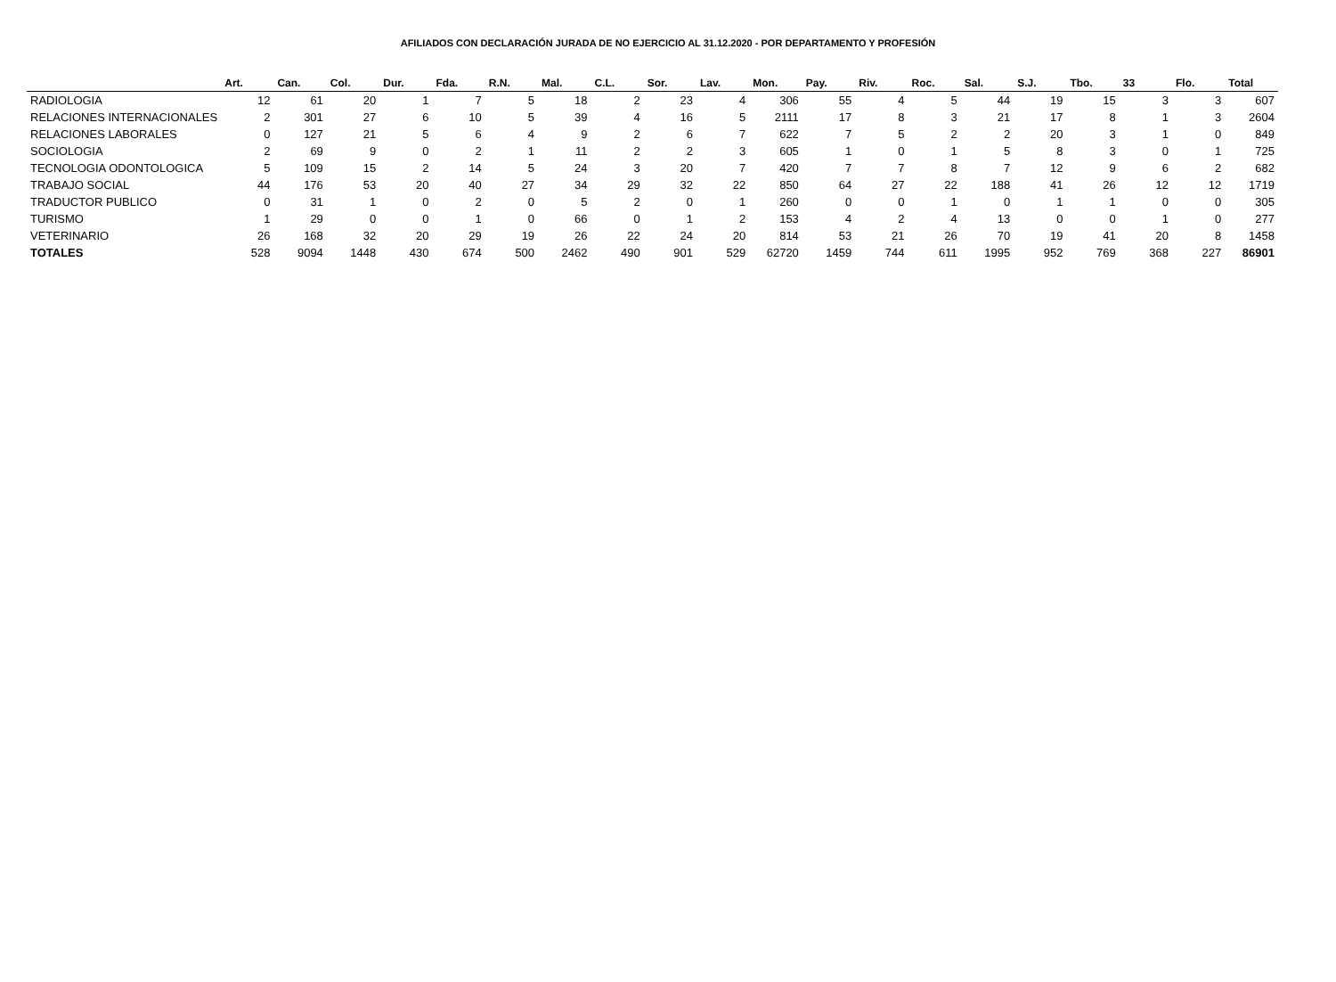AFILIADOS CON DECLARACIÓN JURADA DE NO EJERCICIO AL 31.12.2020 - POR DEPARTAMENTO Y PROFESIÓN
| | Art. | Can. | Col. | Dur. | Fda. | R.N. | Mal. | C.L. | Sor. | Lav. | Mon. | Pay. | Riv. | Roc. | Sal. | S.J. | Tbo. | 33 | Flo. | Total |
| --- | --- | --- | --- | --- | --- | --- | --- | --- | --- | --- | --- | --- | --- | --- | --- | --- | --- | --- | --- | --- |
| RADIOLOGIA | 12 | 61 | 20 | 1 | 7 | 5 | 18 | 2 | 23 | 4 | 306 | 55 | 4 | 5 | 44 | 19 | 15 | 3 | 3 | 607 |
| RELACIONES INTERNACIONALES | 2 | 301 | 27 | 6 | 10 | 5 | 39 | 4 | 16 | 5 | 2111 | 17 | 8 | 3 | 21 | 17 | 8 | 1 | 3 | 2604 |
| RELACIONES LABORALES | 0 | 127 | 21 | 5 | 6 | 4 | 9 | 2 | 6 | 7 | 622 | 7 | 5 | 2 | 2 | 20 | 3 | 1 | 0 | 849 |
| SOCIOLOGIA | 2 | 69 | 9 | 0 | 2 | 1 | 11 | 2 | 2 | 3 | 605 | 1 | 0 | 1 | 5 | 8 | 3 | 0 | 1 | 725 |
| TECNOLOGIA ODONTOLOGICA | 5 | 109 | 15 | 2 | 14 | 5 | 24 | 3 | 20 | 7 | 420 | 7 | 7 | 8 | 7 | 12 | 9 | 6 | 2 | 682 |
| TRABAJO SOCIAL | 44 | 176 | 53 | 20 | 40 | 27 | 34 | 29 | 32 | 22 | 850 | 64 | 27 | 22 | 188 | 41 | 26 | 12 | 12 | 1719 |
| TRADUCTOR PUBLICO | 0 | 31 | 1 | 0 | 2 | 0 | 5 | 2 | 0 | 1 | 260 | 0 | 0 | 1 | 0 | 1 | 1 | 0 | 0 | 305 |
| TURISMO | 1 | 29 | 0 | 0 | 1 | 0 | 66 | 0 | 1 | 2 | 153 | 4 | 2 | 4 | 13 | 0 | 0 | 1 | 0 | 277 |
| VETERINARIO | 26 | 168 | 32 | 20 | 29 | 19 | 26 | 22 | 24 | 20 | 814 | 53 | 21 | 26 | 70 | 19 | 41 | 20 | 8 | 1458 |
| TOTALES | 528 | 9094 | 1448 | 430 | 674 | 500 | 2462 | 490 | 901 | 529 | 62720 | 1459 | 744 | 611 | 1995 | 952 | 769 | 368 | 227 | 86901 |